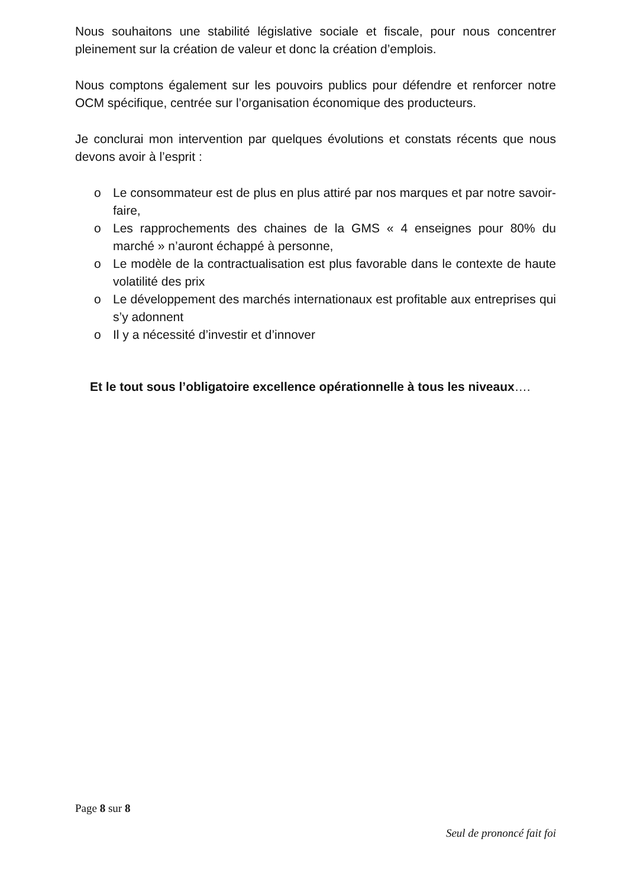Nous souhaitons une stabilité législative sociale et fiscale, pour nous concentrer pleinement sur la création de valeur et donc la création d’emplois.
Nous comptons également sur les pouvoirs publics pour défendre et renforcer notre OCM spécifique, centrée sur l’organisation économique des producteurs.
Je conclurai mon intervention par quelques évolutions et constats récents que nous devons avoir à l’esprit :
o Le consommateur est de plus en plus attiré par nos marques et par notre savoir-faire,
o Les rapprochements des chaines de la GMS « 4 enseignes pour 80% du marché » n’auront échappé à personne,
o Le modèle de la contractualisation est plus favorable dans le contexte de haute volatilité des prix
o Le développement des marchés internationaux est profitable aux entreprises qui s’y adonnent
o Il y a nécessité d’investir et d’innover
Et le tout sous l’obligatoire excellence opérationnelle à tous les niveaux….
Page 8 sur 8
Seul de prononcé fait foi